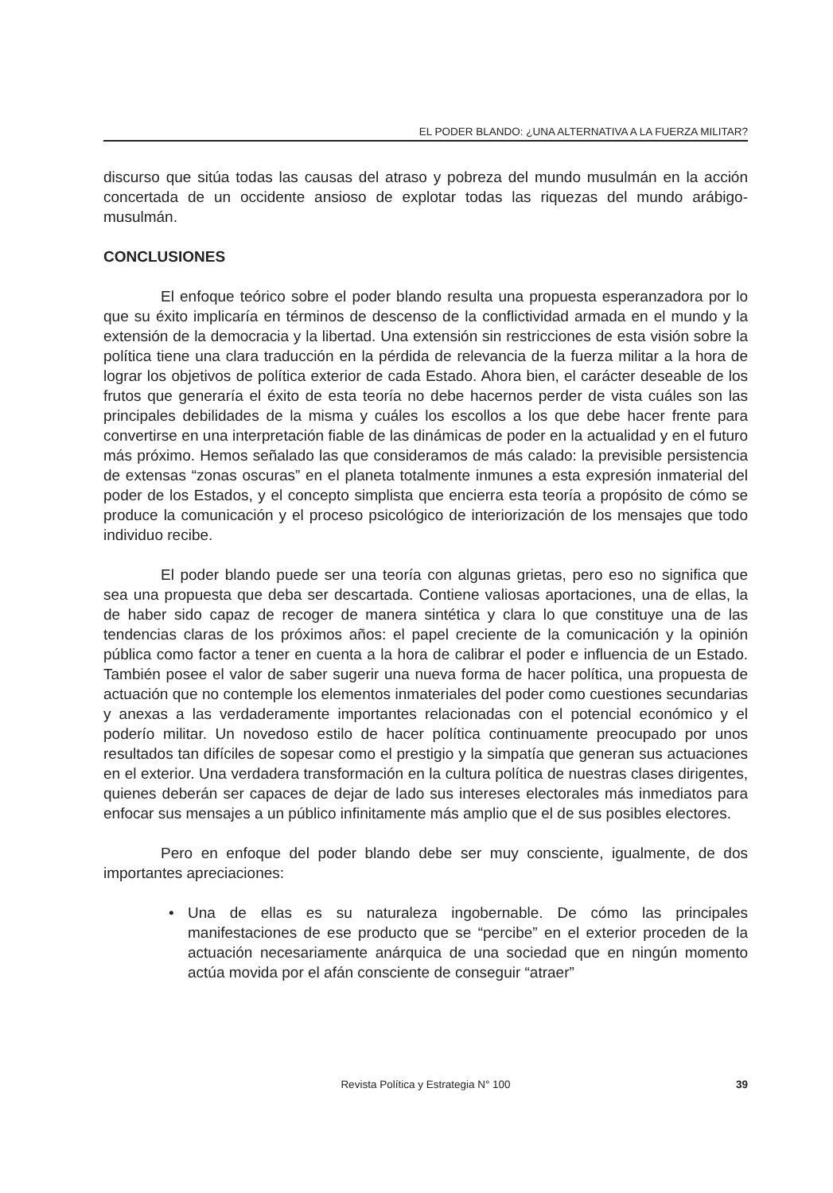EL PODER BLANDO: ¿UNA ALTERNATIVA A LA FUERZA MILITAR?
discurso que sitúa todas las causas del atraso y pobreza del mundo musulmán en la acción concertada de un occidente ansioso de explotar todas las riquezas del mundo arábigo-musulmán.
CONCLUSIONES
El enfoque teórico sobre el poder blando resulta una propuesta esperanzadora por lo que su éxito implicaría en términos de descenso de la conflictividad armada en el mundo y la extensión de la democracia y la libertad. Una extensión sin restricciones de esta visión sobre la política tiene una clara traducción en la pérdida de relevancia de la fuerza militar a la hora de lograr los objetivos de política exterior de cada Estado. Ahora bien, el carácter deseable de los frutos que generaría el éxito de esta teoría no debe hacernos perder de vista cuáles son las principales debilidades de la misma y cuáles los escollos a los que debe hacer frente para convertirse en una interpretación fiable de las dinámicas de poder en la actualidad y en el futuro más próximo. Hemos señalado las que consideramos de más calado: la previsible persistencia de extensas “zonas oscuras” en el planeta totalmente inmunes a esta expresión inmaterial del poder de los Estados, y el concepto simplista que encierra esta teoría a propósito de cómo se produce la comunicación y el proceso psicológico de interiorización de los mensajes que todo individuo recibe.
El poder blando puede ser una teoría con algunas grietas, pero eso no significa que sea una propuesta que deba ser descartada. Contiene valiosas aportaciones, una de ellas, la de haber sido capaz de recoger de manera sintética y clara lo que constituye una de las tendencias claras de los próximos años: el papel creciente de la comunicación y la opinión pública como factor a tener en cuenta a la hora de calibrar el poder e influencia de un Estado. También posee el valor de saber sugerir una nueva forma de hacer política, una propuesta de actuación que no contemple los elementos inmateriales del poder como cuestiones secundarias y anexas a las verdaderamente importantes relacionadas con el potencial económico y el poderío militar. Un novedoso estilo de hacer política continuamente preocupado por unos resultados tan difíciles de sopesar como el prestigio y la simpatía que generan sus actuaciones en el exterior. Una verdadera transformación en la cultura política de nuestras clases dirigentes, quienes deberán ser capaces de dejar de lado sus intereses electorales más inmediatos para enfocar sus mensajes a un público infinitamente más amplio que el de sus posibles electores.
Pero en enfoque del poder blando debe ser muy consciente, igualmente, de dos importantes apreciaciones:
• Una de ellas es su naturaleza ingobernable. De cómo las principales manifestaciones de ese producto que se “percibe” en el exterior proceden de la actuación necesariamente anárquica de una sociedad que en ningún momento actúa movida por el afán consciente de conseguir “atraer”
Revista Política y Estrategia N° 100 39